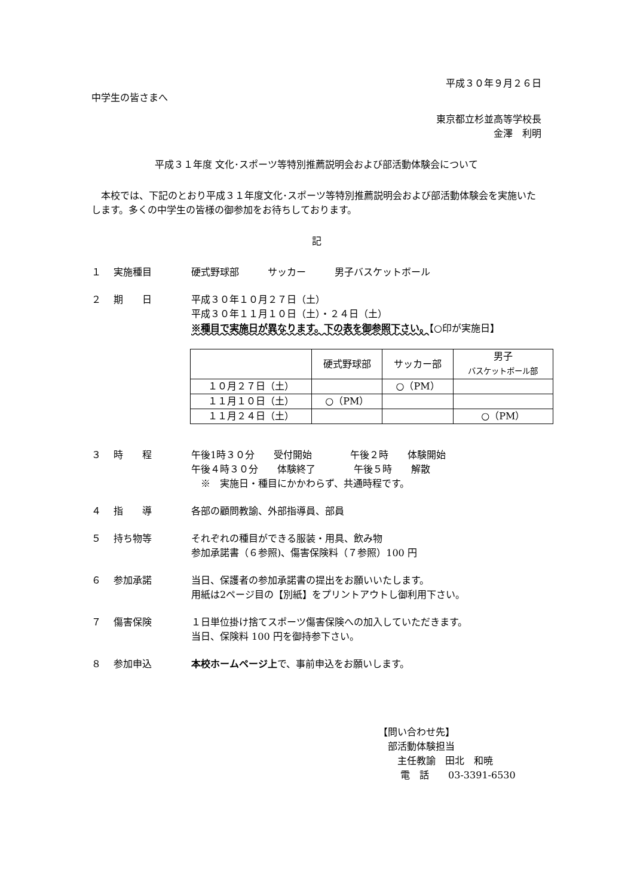平成３０年９月２６日
中学生の皆さまへ
東京都立杉並高等学校長
金澤　利明
平成３１年度 文化･スポーツ等特別推薦説明会および部活動体験会について
本校では、下記のとおり平成３１年度文化･スポーツ等特別推薦説明会および部活動体験会を実施いたします。多くの中学生の皆様の御参加をお待ちしております。
記
１ 実施種目 硬式野球部　　　サッカー　　　男子バスケットボール
２ 期　　日 平成３０年１０月２７日（土）
平成３０年１１月１０日（土）・２４日（土）
※種目で実施日が異なります。下の表を御参照下さい。【○印が実施日】
| | 硬式野球部 | サッカー部 | 男子 バスケットボール部 |
| --- | --- | --- | --- |
| １０月２７日（土） | | ○（PM） | |
| １１月１０日（土） | ○（PM） | | |
| １１月２４日（土） | | | ○（PM） |
３ 時　　程 午後1時３０分　　受付開始　　　　午後２時　　体験開始
午後４時３０分　　体験終了　　　　午後５時　　解散
　※　実施日・種目にかかわらず、共通時程です。
４ 指　　導 各部の顧問教諭、外部指導員、部員
５ 持ち物等 それぞれの種目ができる服装・用具、飲み物
参加承諾書（６参照)、傷害保険料（７参照）100 円
６ 参加承諾 当日、保護者の参加承諾書の提出をお願いいたします。
用紙は2ページ目の【別紙】をプリントアウトし御利用下さい。
７ 傷害保険 １日単位掛け捨てスポーツ傷害保険への加入していただきます。
当日、保険料 100 円を御持参下さい。
８ 参加申込 本校ホームページ上で、事前申込をお願いします。
【問い合わせ先】
　部活動体験担当
　　主任教諭　田北　和暁
　　 電　話　　03-3391-6530